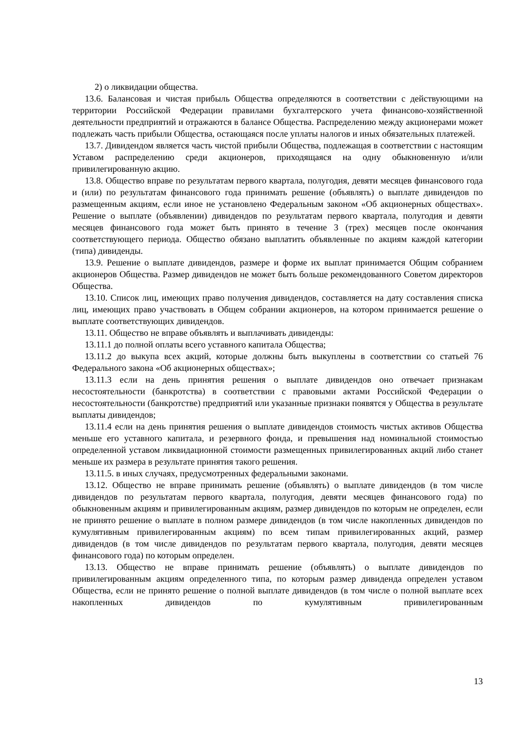2) о ликвидации общества.
13.6. Балансовая и чистая прибыль Общества определяются в соответствии с действующими на территории Российской Федерации правилами бухгалтерского учета финансово-хозяйственной деятельности предприятий и отражаются в балансе Общества. Распределению между акционерами может подлежать часть прибыли Общества, остающаяся после уплаты налогов и иных обязательных платежей.
13.7. Дивидендом является часть чистой прибыли Общества, подлежащая в соответствии с настоящим Уставом распределению среди акционеров, приходящаяся на одну обыкновенную и/или привилегированную акцию.
13.8. Общество вправе по результатам первого квартала, полугодия, девяти месяцев финансового года и (или) по результатам финансового года принимать решение (объявлять) о выплате дивидендов по размещенным акциям, если иное не установлено Федеральным законом «Об акционерных обществах». Решение о выплате (объявлении) дивидендов по результатам первого квартала, полугодия и девяти месяцев финансового года может быть принято в течение 3 (трех) месяцев после окончания соответствующего периода. Общество обязано выплатить объявленные по акциям каждой категории (типа) дивиденды.
13.9. Решение о выплате дивидендов, размере и форме их выплат принимается Общим собранием акционеров Общества. Размер дивидендов не может быть больше рекомендованного Советом директоров Общества.
13.10. Список лиц, имеющих право получения дивидендов, составляется на дату составления списка лиц, имеющих право участвовать в Общем собрании акционеров, на котором принимается решение о выплате соответствующих дивидендов.
13.11. Общество не вправе объявлять и выплачивать дивиденды:
13.11.1 до полной оплаты всего уставного капитала Общества;
13.11.2 до выкупа всех акций, которые должны быть выкуплены в соответствии со статьей 76 Федерального закона «Об акционерных обществах»;
13.11.3 если на день принятия решения о выплате дивидендов оно отвечает признакам несостоятельности (банкротства) в соответствии с правовыми актами Российской Федерации о несостоятельности (банкротстве) предприятий или указанные признаки появятся у Общества в результате выплаты дивидендов;
13.11.4 если на день принятия решения о выплате дивидендов стоимость чистых активов Общества меньше его уставного капитала, и резервного фонда, и превышения над номинальной стоимостью определенной уставом ликвидационной стоимости размещенных привилегированных акций либо станет меньше их размера в результате принятия такого решения.
13.11.5. в иных случаях, предусмотренных федеральными законами.
13.12. Общество не вправе принимать решение (объявлять) о выплате дивидендов (в том числе дивидендов по результатам первого квартала, полугодия, девяти месяцев финансового года) по обыкновенным акциям и привилегированным акциям, размер дивидендов по которым не определен, если не принято решение о выплате в полном размере дивидендов (в том числе накопленных дивидендов по кумулятивным привилегированным акциям) по всем типам привилегированных акций, размер дивидендов (в том числе дивидендов по результатам первого квартала, полугодия, девяти месяцев финансового года) по которым определен.
13.13. Общество не вправе принимать решение (объявлять) о выплате дивидендов по привилегированным акциям определенного типа, по которым размер дивиденда определен уставом Общества, если не принято решение о полной выплате дивидендов (в том числе о полной выплате всех накопленных дивидендов по кумулятивным привилегированным
13